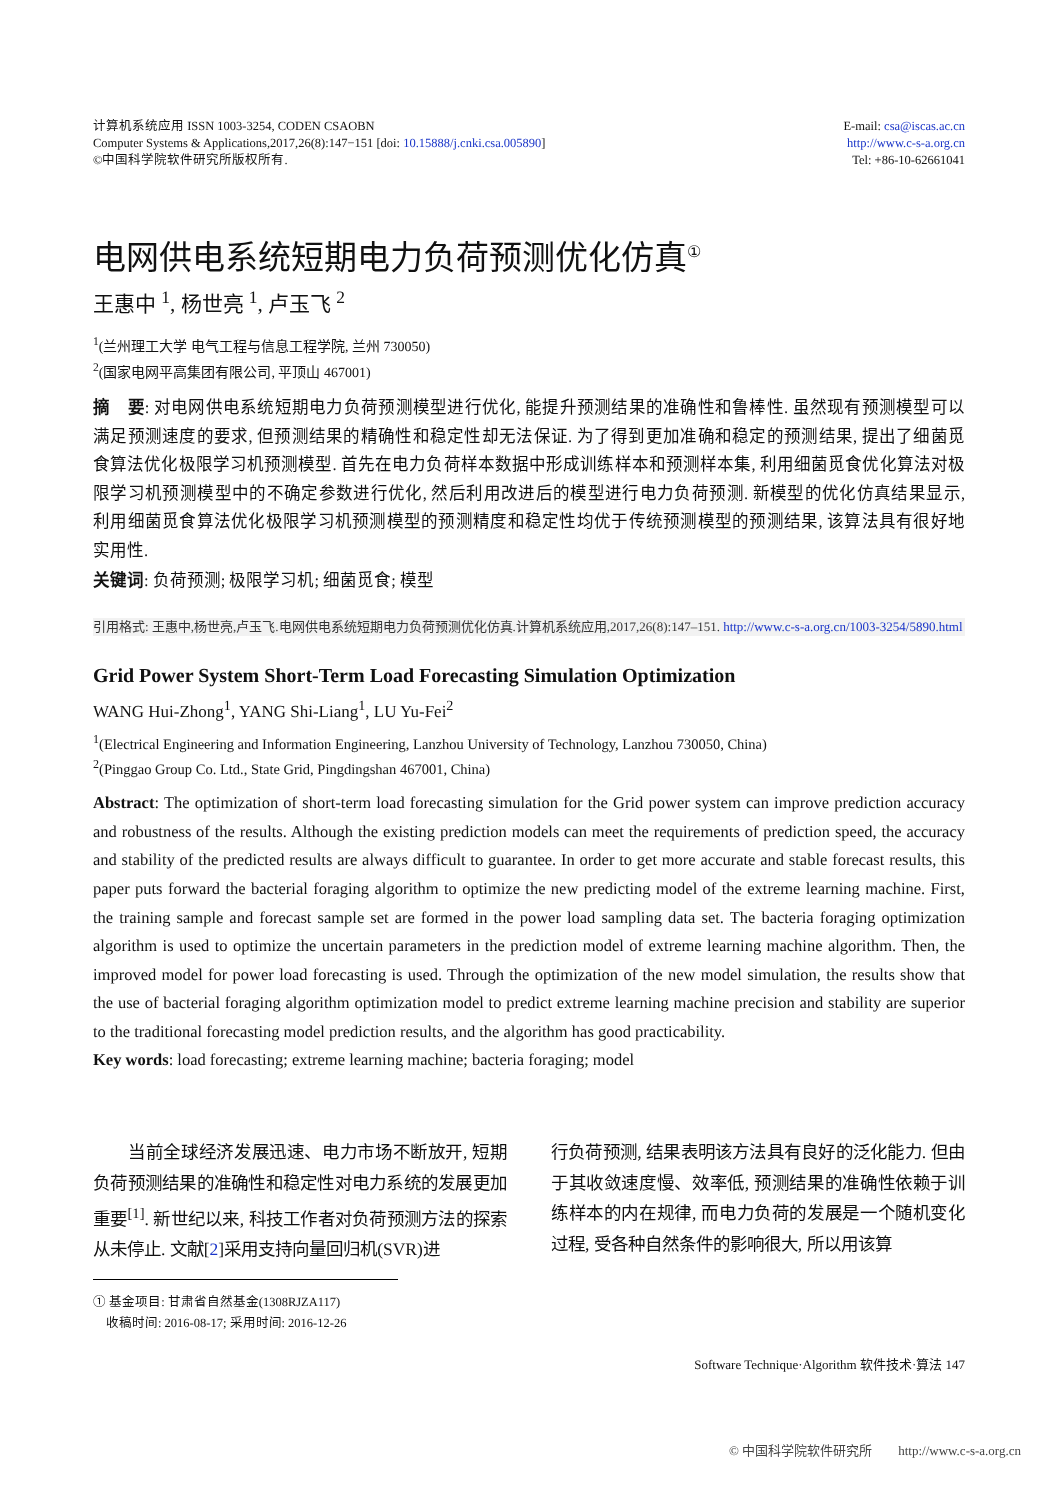计算机系统应用 ISSN 1003-3254, CODEN CSAOBN
Computer Systems & Applications,2017,26(8):147−151 [doi: 10.15888/j.cnki.csa.005890]
©中国科学院软件研究所版权所有.
E-mail: csa@iscas.ac.cn
http://www.c-s-a.org.cn
Tel: +86-10-62661041
电网供电系统短期电力负荷预测优化仿真<sup>①</sup>
王惠中 <sup>1</sup>, 杨世亮 <sup>1</sup>, 卢玉飞 <sup>2</sup>
<sup>1</sup> (兰州理工大学 电气工程与信息工程学院, 兰州 730050)
<sup>2</sup> (国家电网平高集团有限公司, 平顶山 467001)
摘　要: 对电网供电系统短期电力负荷预测模型进行优化, 能提升预测结果的准确性和鲁棒性. 虽然现有预测模型可以满足预测速度的要求, 但预测结果的精确性和稳定性却无法保证. 为了得到更加准确和稳定的预测结果, 提出了细菌觅食算法优化极限学习机预测模型. 首先在电力负荷样本数据中形成训练样本和预测样本集, 利用细菌觅食优化算法对极限学习机预测模型中的不确定参数进行优化, 然后利用改进后的模型进行电力负荷预测. 新模型的优化仿真结果显示, 利用细菌觅食算法优化极限学习机预测模型的预测精度和稳定性均优于传统预测模型的预测结果, 该算法具有很好地实用性.
关键词: 负荷预测; 极限学习机; 细菌觅食; 模型
引用格式: 王惠中,杨世亮,卢玉飞.电网供电系统短期电力负荷预测优化仿真.计算机系统应用,2017,26(8):147–151. http://www.c-s-a.org.cn/1003-3254/5890.html
Grid Power System Short-Term Load Forecasting Simulation Optimization
WANG Hui-Zhong<sup>1</sup>, YANG Shi-Liang<sup>1</sup>, LU Yu-Fei<sup>2</sup>
<sup>1</sup> (Electrical Engineering and Information Engineering, Lanzhou University of Technology, Lanzhou 730050, China)
<sup>2</sup> (Pinggao Group Co. Ltd., State Grid, Pingdingshan 467001, China)
Abstract: The optimization of short-term load forecasting simulation for the Grid power system can improve prediction accuracy and robustness of the results. Although the existing prediction models can meet the requirements of prediction speed, the accuracy and stability of the predicted results are always difficult to guarantee. In order to get more accurate and stable forecast results, this paper puts forward the bacterial foraging algorithm to optimize the new predicting model of the extreme learning machine. First, the training sample and forecast sample set are formed in the power load sampling data set. The bacteria foraging optimization algorithm is used to optimize the uncertain parameters in the prediction model of extreme learning machine algorithm. Then, the improved model for power load forecasting is used. Through the optimization of the new model simulation, the results show that the use of bacterial foraging algorithm optimization model to predict extreme learning machine precision and stability are superior to the traditional forecasting model prediction results, and the algorithm has good practicability.
Key words: load forecasting; extreme learning machine; bacteria foraging; model
　　当前全球经济发展迅速、电力市场不断放开, 短期负荷预测结果的准确性和稳定性对电力系统的发展更加重要<sup>[1]</sup>. 新世纪以来, 科技工作者对负荷预测方法的探索从未停止. 文献[2]采用支持向量回归机(SVR)进
行负荷预测, 结果表明该方法具有良好的泛化能力. 但由于其收敛速度慢、效率低, 预测结果的准确性依赖于训练样本的内在规律, 而电力负荷的发展是一个随机变化过程, 受各种自然条件的影响很大, 所以用该算
① 基金项目: 甘肃省自然基金(1308RJZA117)
　收稿时间: 2016-08-17; 采用时间: 2016-12-26
Software Technique·Algorithm 软件技术·算法 147
© 中国科学院软件研究所　　http://www.c-s-a.org.cn